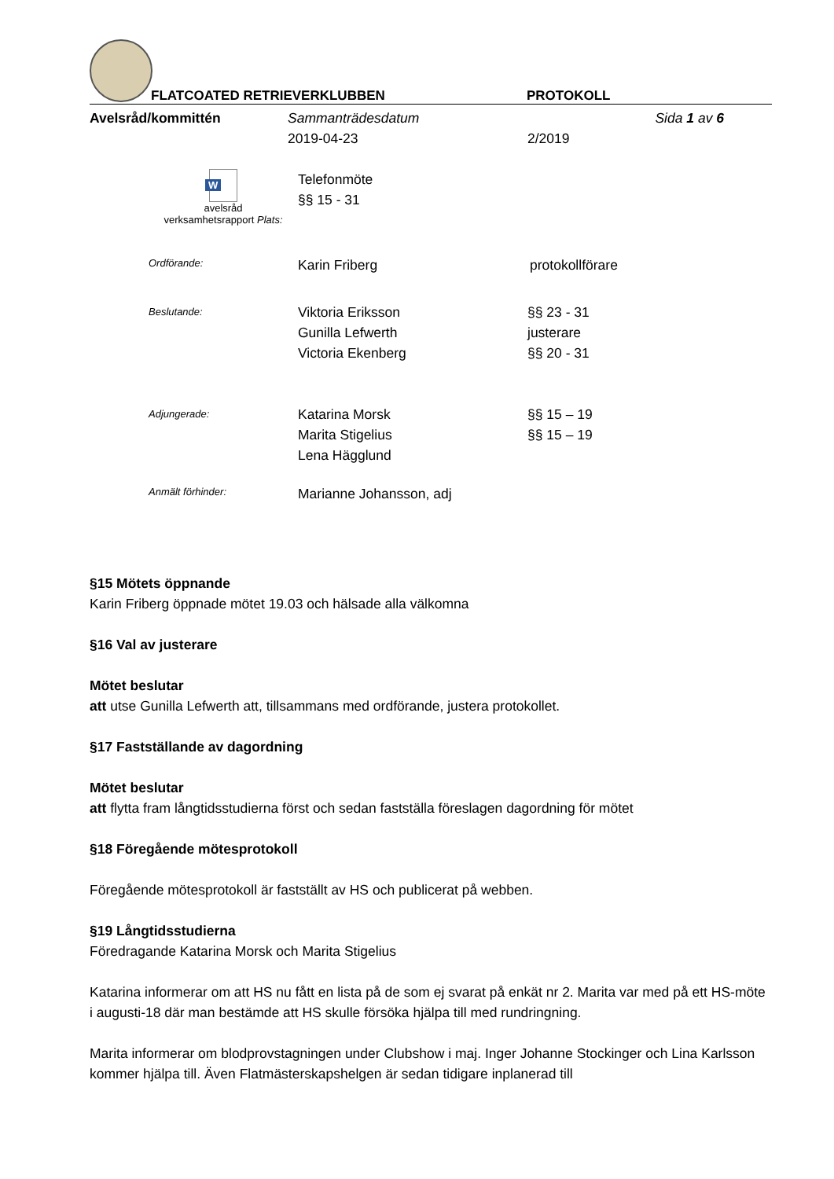FLATCOATED RETRIEVERKLUBBEN PROTOKOLL
Avelsråd/kommittén Sammanträdesdatum Sida 1 av 6
2019-04-23 2/2019
W
avelsråd
verksamhetsrapport Plats:
Telefonmöte
§§ 15 - 31
Ordförande:
Karin Friberg protokollförare
Beslutande:
Viktoria Eriksson
Gunilla Lefwerth
Victoria Ekenberg
§§ 23 - 31
justerare
§§ 20 - 31
Adjungerade:
Katarina Morsk
Marita Stigelius
Lena Hägglund
§§ 15 – 19
§§ 15 – 19
Anmält förhinder:
Marianne Johansson, adj
§15 Mötets öppnande
Karin Friberg öppnade mötet 19.03 och hälsade alla välkomna
§16 Val av justerare
Mötet beslutar
att utse Gunilla Lefwerth att, tillsammans med ordförande, justera protokollet.
§17 Fastställande av dagordning
Mötet beslutar
att flytta fram långtidsstudierna först och sedan fastställa föreslagen dagordning för mötet
§18 Föregående mötesprotokoll
Föregående mötesprotokoll är fastställt av HS och publicerat på webben.
§19 Långtidsstudierna
Föredragande Katarina Morsk och Marita Stigelius
Katarina informerar om att HS nu fått en lista på de som ej svarat på enkät nr 2. Marita var med på ett HS-möte i augusti-18 där man bestämde att HS skulle försöka hjälpa till med rundringning.
Marita informerar om blodprovstagningen under Clubshow i maj. Inger Johanne Stockinger och Lina Karlsson kommer hjälpa till. Även Flatmästerskapshelgen är sedan tidigare inplanerad till